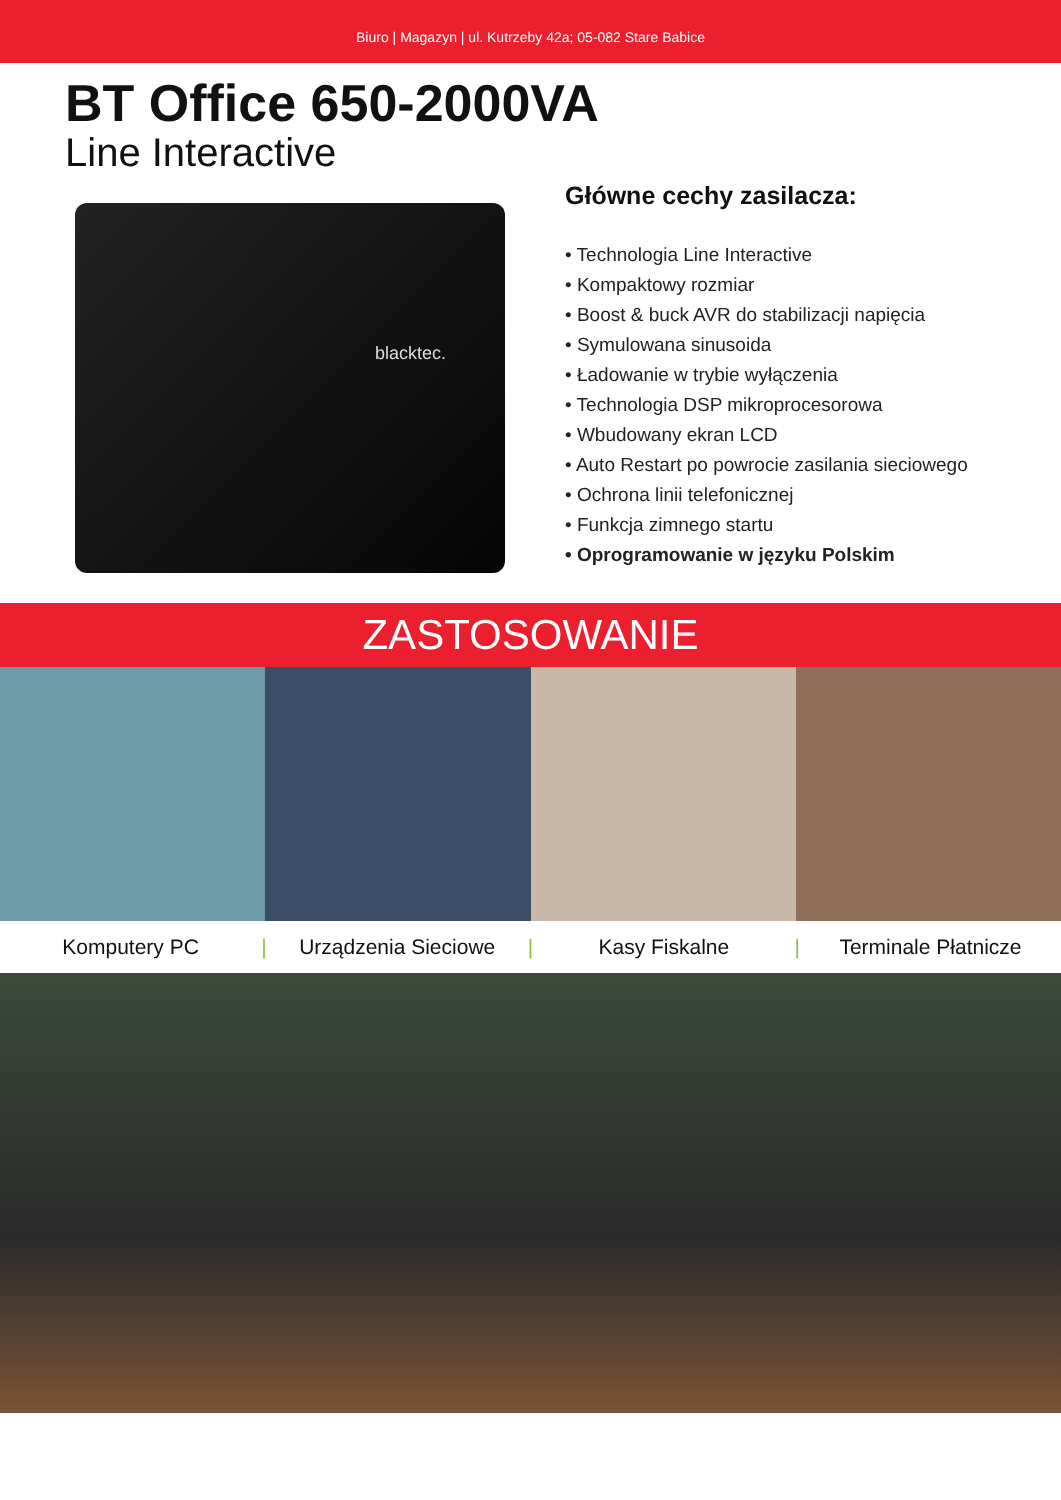Biuro | Magazyn | ul. Kutrzeby 42a; 05-082 Stare Babice
BT Office 650-2000VA
Line Interactive
blacktec.
Główne cechy zasilacza:
• Technologia Line Interactive
• Kompaktowy rozmiar
• Boost & buck AVR do stabilizacji napięcia
• Symulowana sinusoida
• Ładowanie w trybie wyłączenia
• Technologia DSP mikroprocesorowa
• Wbudowany ekran LCD
• Auto Restart po powrocie zasilania sieciowego
• Ochrona linii telefonicznej
• Funkcja zimnego startu
• Oprogramowanie w języku Polskim
ZASTOSOWANIE
Komputery PC | Urządzenia Sieciowe | Kasy Fiskalne | Terminale Płatnicze